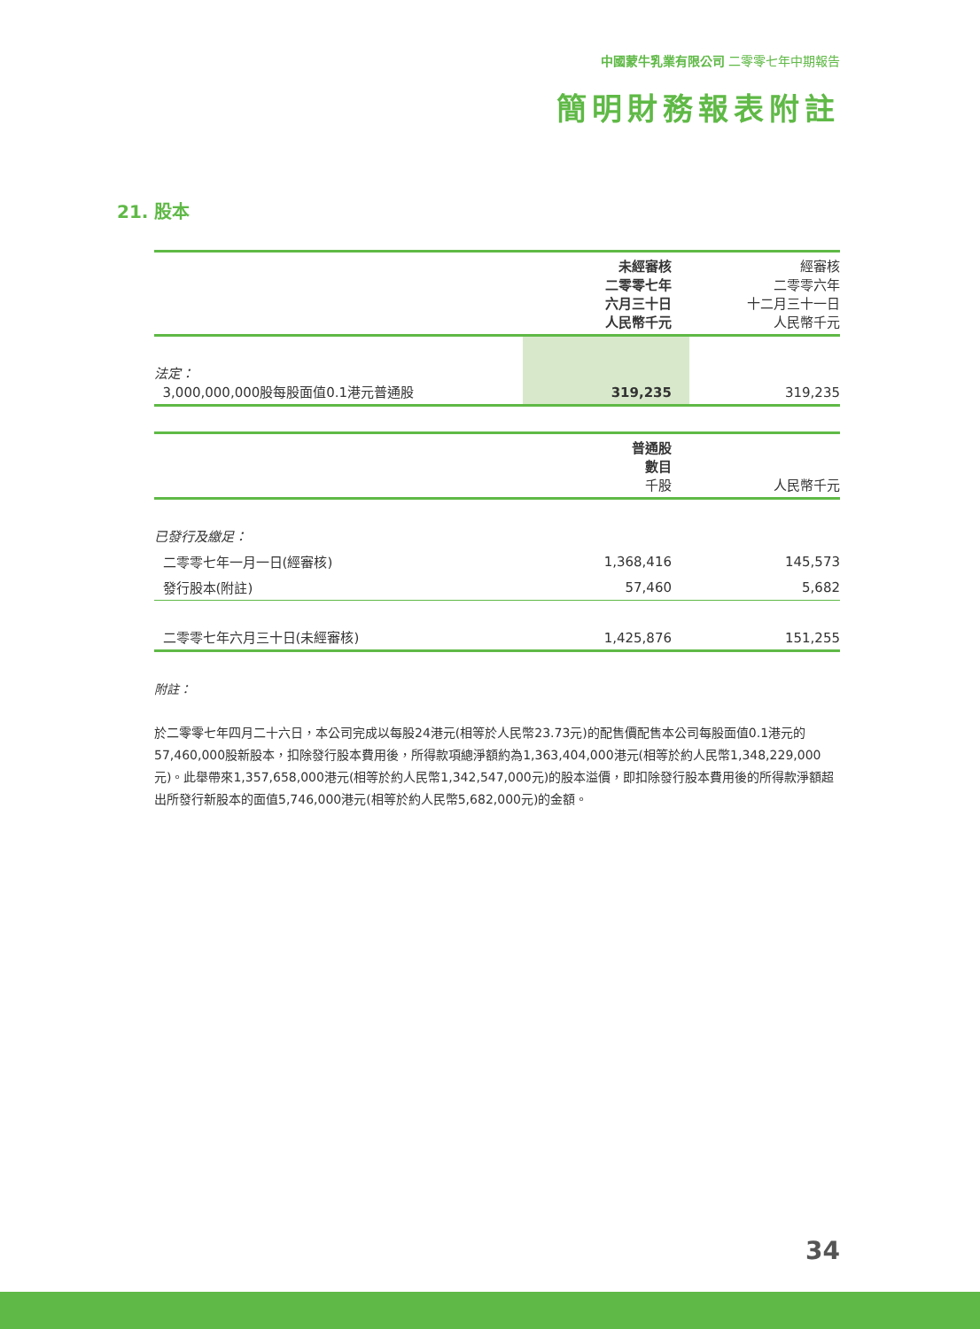中國蒙牛乳業有限公司 二零零七年中期報告
簡明財務報表附註
21. 股本
| | 未經審核 二零零七年 六月三十日 人民幣千元 | 經審核 二零零六年 十二月三十一日 人民幣千元 |
| --- | --- | --- |
| 法定： 3,000,000,000股每股面值0.1港元普通股 | 319,235 | 319,235 |
| | 普通股 數目 千股 | 人民幣千元 |
| --- | --- | --- |
| 已發行及繳足： | | |
| 二零零七年一月一日(經審核) | 1,368,416 | 145,573 |
| 發行股本(附註) | 57,460 | 5,682 |
| 二零零七年六月三十日(未經審核) | 1,425,876 | 151,255 |
附註：
於二零零七年四月二十六日，本公司完成以每股24港元(相等於人民幣23.73元)的配售價配售本公司每股面值0.1港元的57,460,000股新股本，扣除發行股本費用後，所得款項總淨額約為1,363,404,000港元(相等於約人民幣1,348,229,000元)。此舉帶來1,357,658,000港元(相等於約人民幣1,342,547,000元)的股本溢價，即扣除發行股本費用後的所得款淨額超出所發行新股本的面值5,746,000港元(相等於約人民幣5,682,000元)的金額。
34